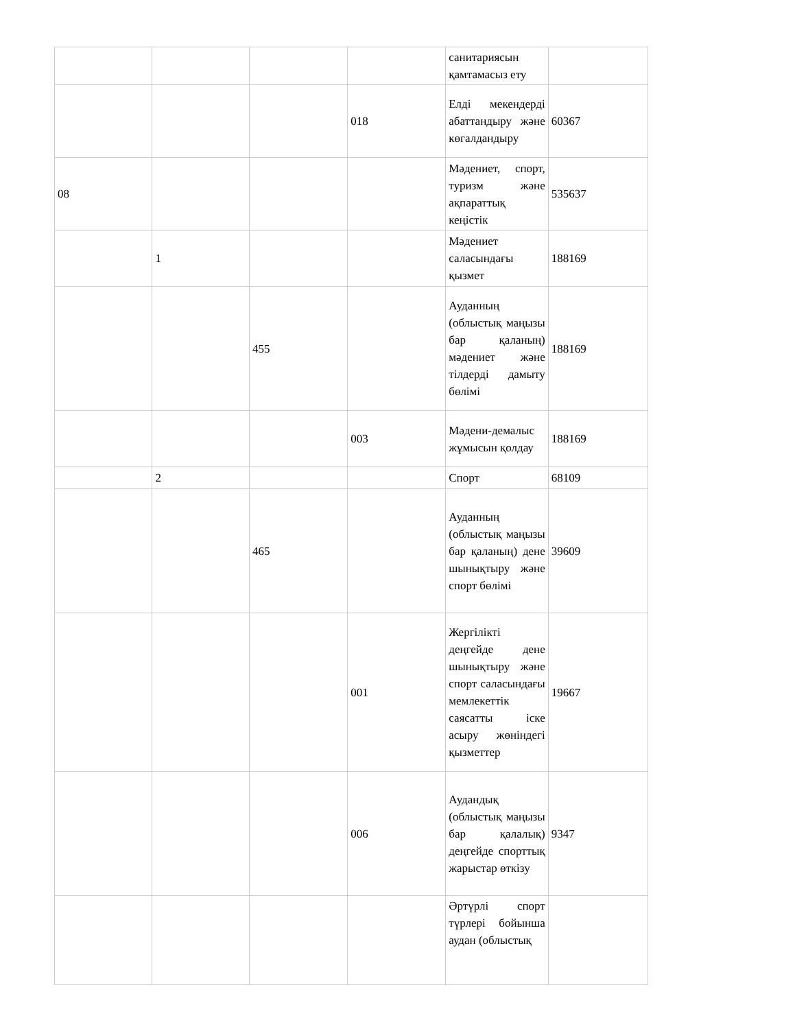| | | | | санитариясын қамтамасыз ету | |
| | | | 018 | Елді мекендерді абаттандыру және көгалдандыру | 60367 |
| 08 | | | | Мәдениет, спорт, туризм және ақпараттық кеңістік | 535637 |
| | 1 | | | Мәдениет саласындағы қызмет | 188169 |
| | | 455 | | Ауданның (облыстық маңызы бар қаланың) мәдениет және тілдерді дамыту бөлімі | 188169 |
| | | | 003 | Мәдени-демалыс жұмысын қолдау | 188169 |
| | 2 | | | Спорт | 68109 |
| | | 465 | | Ауданның (облыстық маңызы бар қаланың) дене шынықтыру және спорт бөлімі | 39609 |
| | | | 001 | Жергілікті деңгейде дене шынықтыру және спорт саласындағы мемлекеттік саясатты іске асыру жөніндегі қызметтер | 19667 |
| | | | 006 | Аудандық (облыстық маңызы бар қалалық) деңгейде спорттық жарыстар өткізу | 9347 |
| | | | | Әртүрлі спорт түрлері бойынша аудан (облыстық | |